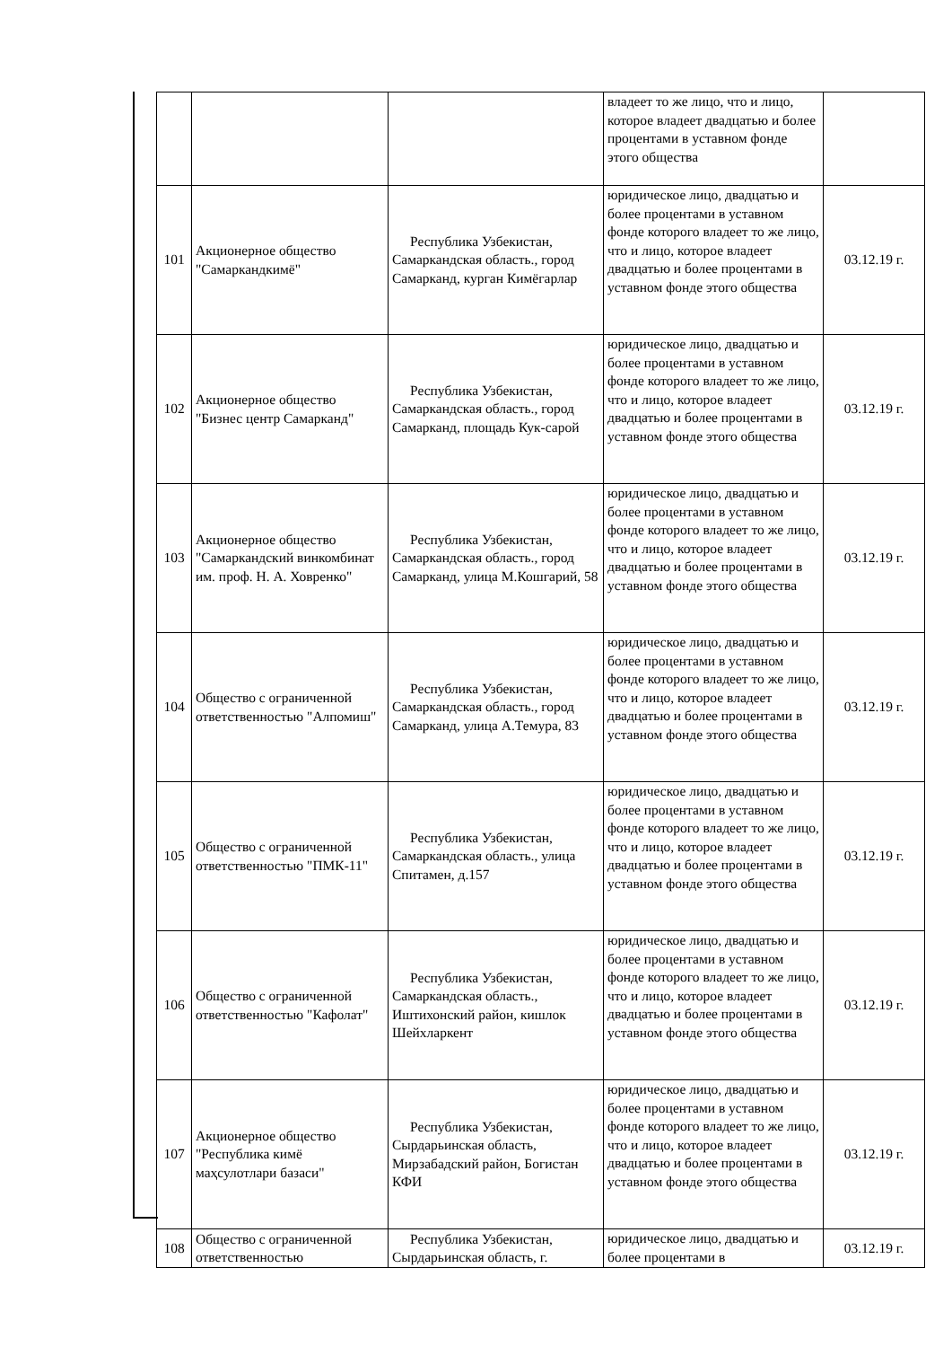| | | | владеет то же лицо, что и лицо, которое владеет двадцатью и более процентами в уставном фонде этого общества | |
| 101 | Акционерное общество "Самаркандкимё" | Республика Узбекистан, Самаркандская область., город Самарканд, курган Кимёгарлар | юридическое лицо, двадцатью и более процентами в уставном фонде которого владеет то же лицо, что и лицо, которое владеет двадцатью и более процентами в уставном фонде этого общества | 03.12.19 г. |
| 102 | Акционерное общество "Бизнес центр Самарканд" | Республика Узбекистан, Самаркандская область., город Самарканд, площадь Кук-сарой | юридическое лицо, двадцатью и более процентами в уставном фонде которого владеет то же лицо, что и лицо, которое владеет двадцатью и более процентами в уставном фонде этого общества | 03.12.19 г. |
| 103 | Акционерное общество "Самаркандский винкомбинат им. проф. Н. А. Ховренко" | Республика Узбекистан, Самаркандская область., город Самарканд, улица М.Кошгарий, 58 | юридическое лицо, двадцатью и более процентами в уставном фонде которого владеет то же лицо, что и лицо, которое владеет двадцатью и более процентами в уставном фонде этого общества | 03.12.19 г. |
| 104 | Общество с ограниченной ответственностью "Алпомиш" | Республика Узбекистан, Самаркандская область., город Самарканд, улица А.Темура, 83 | юридическое лицо, двадцатью и более процентами в уставном фонде которого владеет то же лицо, что и лицо, которое владеет двадцатью и более процентами в уставном фонде этого общества | 03.12.19 г. |
| 105 | Общество с ограниченной ответственностью "ПМК-11" | Республика Узбекистан, Самаркандская область., улица Спитамен, д.157 | юридическое лицо, двадцатью и более процентами в уставном фонде которого владеет то же лицо, что и лицо, которое владеет двадцатью и более процентами в уставном фонде этого общества | 03.12.19 г. |
| 106 | Общество с ограниченной ответственностью "Кафолат" | Республика Узбекистан, Самаркандская область., Иштихонский район, кишлок Шейхларкент | юридическое лицо, двадцатью и более процентами в уставном фонде которого владеет то же лицо, что и лицо, которое владеет двадцатью и более процентами в уставном фонде этого общества | 03.12.19 г. |
| 107 | Акционерное общество "Республика кимё маҳсулотлари базаси" | Республика Узбекистан, Сырдарьинская область, Мирзабадский район, Богистан КФИ | юридическое лицо, двадцатью и более процентами в уставном фонде которого владеет то же лицо, что и лицо, которое владеет двадцатью и более процентами в уставном фонде этого общества | 03.12.19 г. |
| 108 | Общество с ограниченной ответственностью | Республика Узбекистан, Сырдарьинская область, г. | юридическое лицо, двадцатью и более процентами в | 03.12.19 г. |